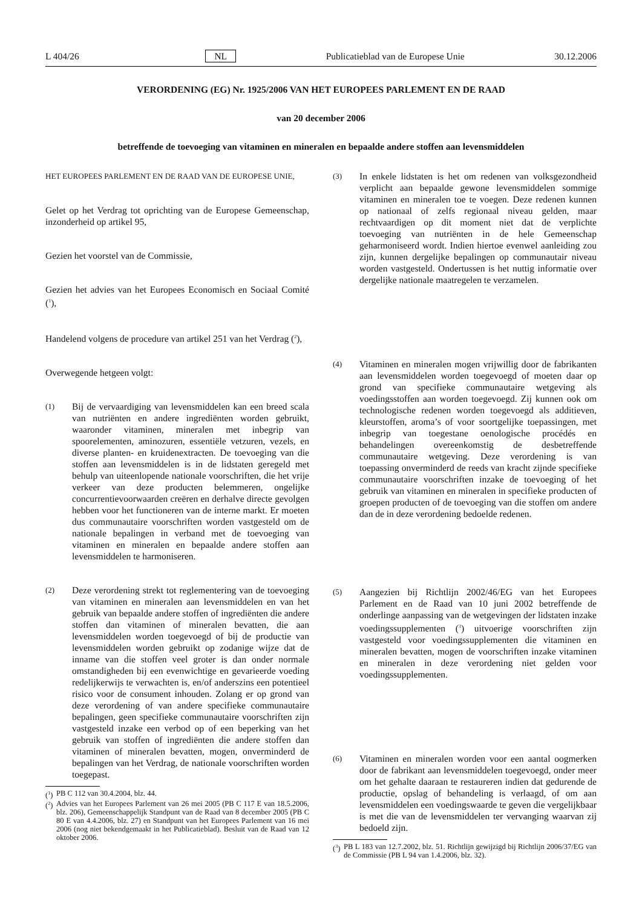L 404/26 NL Publicatieblad van de Europese Unie 30.12.2006
VERORDENING (EG) Nr. 1925/2006 VAN HET EUROPEES PARLEMENT EN DE RAAD
van 20 december 2006
betreffende de toevoeging van vitaminen en mineralen en bepaalde andere stoffen aan levensmiddelen
HET EUROPEES PARLEMENT EN DE RAAD VAN DE EUROPESE UNIE,
Gelet op het Verdrag tot oprichting van de Europese Gemeenschap, inzonderheid op artikel 95,
Gezien het voorstel van de Commissie,
Gezien het advies van het Europees Economisch en Sociaal Comité (<sup>1</sup>),
Handelend volgens de procedure van artikel 251 van het Verdrag (<sup>2</sup>),
Overwegende hetgeen volgt:
(1) Bij de vervaardiging van levensmiddelen kan een breed scala van nutriënten en andere ingrediënten worden gebruikt, waaronder vitaminen, mineralen met inbegrip van spoorelementen, aminozuren, essentiële vetzuren, vezels, en diverse planten- en kruidenextracten. De toevoeging van die stoffen aan levensmiddelen is in de lidstaten geregeld met behulp van uiteenlopende nationale voorschriften, die het vrije verkeer van deze producten belemmeren, ongelijke concurrentievoorwaarden creëren en derhalve directe gevolgen hebben voor het functioneren van de interne markt. Er moeten dus communautaire voorschriften worden vastgesteld om de nationale bepalingen in verband met de toevoeging van vitaminen en mineralen en bepaalde andere stoffen aan levensmiddelen te harmoniseren.
(2) Deze verordening strekt tot reglementering van de toevoeging van vitaminen en mineralen aan levensmiddelen en van het gebruik van bepaalde andere stoffen of ingrediënten die andere stoffen dan vitaminen of mineralen bevatten, die aan levensmiddelen worden toegevoegd of bij de productie van levensmiddelen worden gebruikt op zodanige wijze dat de inname van die stoffen veel groter is dan onder normale omstandigheden bij een evenwichtige en gevarieerde voeding redelijkerwijs te verwachten is, en/of anderszins een potentieel risico voor de consument inhouden. Zolang er op grond van deze verordening of van andere specifieke communautaire bepalingen, geen specifieke communautaire voorschriften zijn vastgesteld inzake een verbod op of een beperking van het gebruik van stoffen of ingrediënten die andere stoffen dan vitaminen of mineralen bevatten, mogen, onverminderd de bepalingen van het Verdrag, de nationale voorschriften worden toegepast.
(<sup>1</sup>) PB C 112 van 30.4.2004, blz. 44.
(<sup>2</sup>) Advies van het Europees Parlement van 26 mei 2005 (PB C 117 E van 18.5.2006, blz. 206), Gemeenschappelijk Standpunt van de Raad van 8 december 2005 (PB C 80 E van 4.4.2006, blz. 27) en Standpunt van het Europees Parlement van 16 mei 2006 (nog niet bekendgemaakt in het Publicatieblad). Besluit van de Raad van 12 oktober 2006.
(3) In enkele lidstaten is het om redenen van volksgezondheid verplicht aan bepaalde gewone levensmiddelen sommige vitaminen en mineralen toe te voegen. Deze redenen kunnen op nationaal of zelfs regionaal niveau gelden, maar rechtvaardigen op dit moment niet dat de verplichte toevoeging van nutriënten in de hele Gemeenschap geharmoniseerd wordt. Indien hiertoe evenwel aanleiding zou zijn, kunnen dergelijke bepalingen op communautair niveau worden vastgesteld. Ondertussen is het nuttig informatie over dergelijke nationale maatregelen te verzamelen.
(4) Vitaminen en mineralen mogen vrijwillig door de fabrikanten aan levensmiddelen worden toegevoegd of moeten daar op grond van specifieke communautaire wetgeving als voedingsstoffen aan worden toegevoegd. Zij kunnen ook om technologische redenen worden toegevoegd als additieven, kleurstoffen, aroma’s of voor soortgelijke toepassingen, met inbegrip van toegestane oenologische procédés en behandelingen overeenkomstig de desbetreffende communautaire wetgeving. Deze verordening is van toepassing onverminderd de reeds van kracht zijnde specifieke communautaire voorschriften inzake de toevoeging of het gebruik van vitaminen en mineralen in specifieke producten of groepen producten of de toevoeging van die stoffen om andere dan de in deze verordening bedoelde redenen.
(5) Aangezien bij Richtlijn 2002/46/EG van het Europees Parlement en de Raad van 10 juni 2002 betreffende de onderlinge aanpassing van de wetgevingen der lidstaten inzake voedingssupplementen (<sup>3</sup>) uitvoerige voorschriften zijn vastgesteld voor voedingssupplementen die vitaminen en mineralen bevatten, mogen de voorschriften inzake vitaminen en mineralen in deze verordening niet gelden voor voedingssupplementen.
(6) Vitaminen en mineralen worden voor een aantal oogmerken door de fabrikant aan levensmiddelen toegevoegd, onder meer om het gehalte daaraan te restaureren indien dat gedurende de productie, opslag of behandeling is verlaagd, of om aan levensmiddelen een voedingswaarde te geven die vergelijkbaar is met die van de levensmiddelen ter vervanging waarvan zij bedoeld zijn.
(<sup>3</sup>) PB L 183 van 12.7.2002, blz. 51. Richtlijn gewijzigd bij Richtlijn 2006/37/EG van de Commissie (PB L 94 van 1.4.2006, blz. 32).